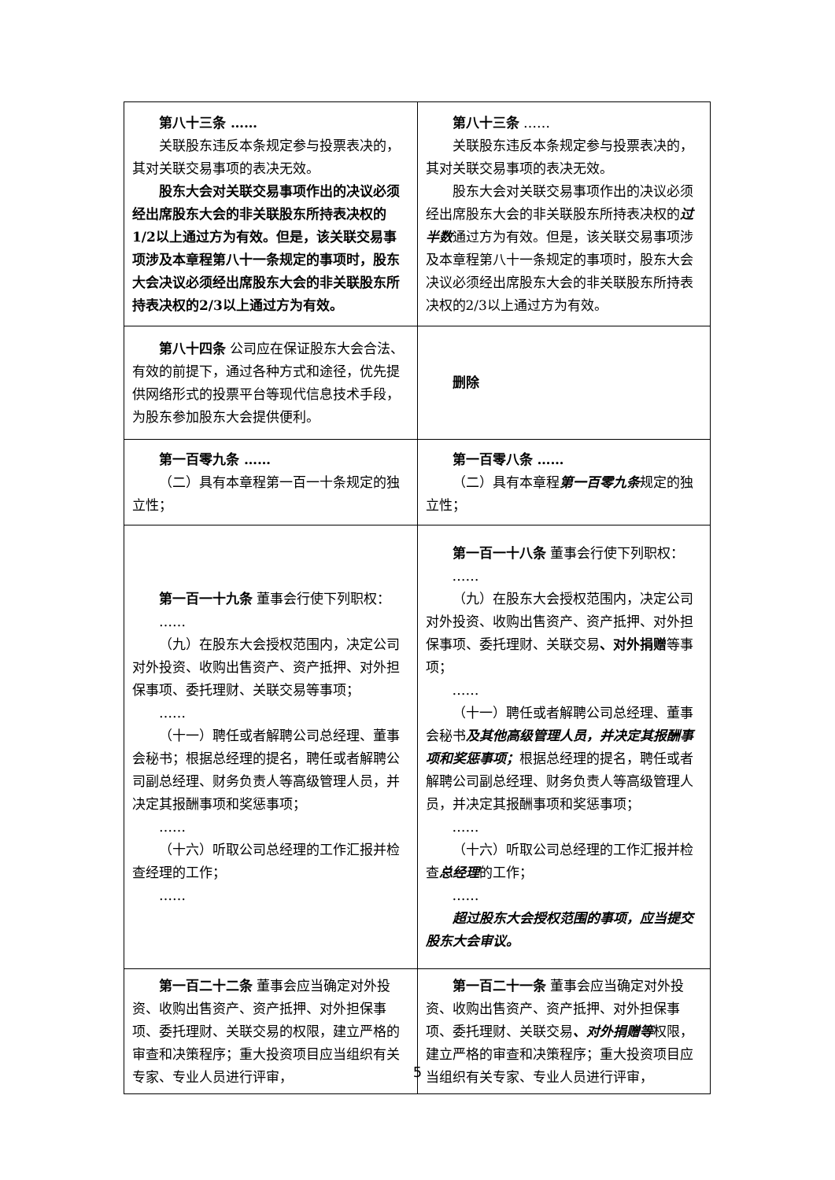| 第八十三条 …… 关联股东违反本条规定参与投票表决的，其对关联交易事项的表决无效。 股东大会对关联交易事项作出的决议必须经出席股东大会的非关联股东所持表决权的1/2以上通过方为有效。但是，该关联交易事项涉及本章程第八十一条规定的事项时，股东大会决议必须经出席股东大会的非关联股东所持表决权的2/3以上通过方为有效。 | 第八十三条 …… 关联股东违反本条规定参与投票表决的，其对关联交易事项的表决无效。 股东大会对关联交易事项作出的决议必须经出席股东大会的非关联股东所持表决权的 过半数 通过方为有效。但是，该关联交易事项涉及本章程第八十一条规定的事项时，股东大会决议必须经出席股东大会的非关联股东所持表决权的2/3以上通过方为有效。 |
| 第八十四条 公司应在保证股东大会合法、有效的前提下，通过各种方式和途径，优先提供网络形式的投票平台等现代信息技术手段，为股东参加股东大会提供便利。 | 删除 |
| 第一百零九条 …… （二）具有本章程第一百一十条规定的独立性； | 第一百零八条 …… （二）具有本章程 第一百零九条 规定的独立性； |
| 第一百一十九条 董事会行使下列职权： …… （九）在股东大会授权范围内，决定公司对外投资、收购出售资产、资产抵押、对外担保事项、委托理财、关联交易等事项； …… （十一）聘任或者解聘公司总经理、董事会秘书；根据总经理的提名，聘任或者解聘公司副总经理、财务负责人等高级管理人员，并决定其报酬事项和奖惩事项； …… （十六）听取公司总经理的工作汇报并检查经理的工作； …… | 第一百一十八条 董事会行使下列职权： …… （九）在股东大会授权范围内，决定公司对外投资、收购出售资产、资产抵押、对外担保事项、委托理财、关联交易 、对外捐赠 等事项； …… （十一）聘任或者解聘公司总经理、董事会秘书 及其他高级管理人员，并决定其报酬事项和奖惩事项； 根据总经理的提名，聘任或者解聘公司副总经理、财务负责人等高级管理人员，并决定其报酬事项和奖惩事项； …… （十六）听取公司总经理的工作汇报并检查 总经理 的工作； …… 超过股东大会授权范围的事项，应当提交股东大会审议。 |
| 第一百二十二条 董事会应当确定对外投资、收购出售资产、资产抵押、对外担保事项、委托理财、关联交易的权限，建立严格的审查和决策程序；重大投资项目应当组织有关专家、专业人员进行评审， | 第一百二十一条 董事会应当确定对外投资、收购出售资产、资产抵押、对外担保事项、委托理财、关联交易 、对外捐赠等 权限，建立严格的审查和决策程序；重大投资项目应当组织有关专家、专业人员进行评审， |
5